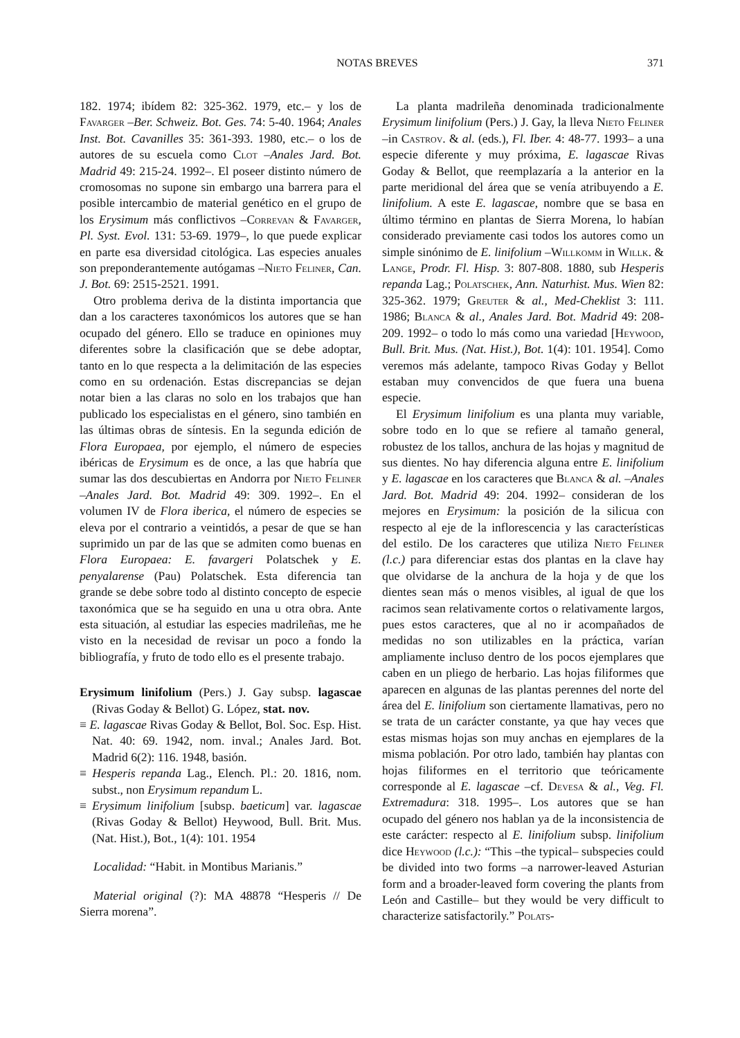NOTAS BREVES 371
182. 1974; ibídem 82: 325-362. 1979, etc.– y los de Favarger –Ber. Schweiz. Bot. Ges. 74: 5-40. 1964; Anales Inst. Bot. Cavanilles 35: 361-393. 1980, etc.– o los de autores de su escuela como Clot –Anales Jard. Bot. Madrid 49: 215-24. 1992–. El poseer distinto número de cromosomas no supone sin embargo una barrera para el posible intercambio de material genético en el grupo de los Erysimum más conflictivos –Correvan & Favarger, Pl. Syst. Evol. 131: 53-69. 1979–, lo que puede explicar en parte esa diversidad citológica. Las especies anuales son preponderantemente autógamas –Nieto Feliner, Can. J. Bot. 69: 2515-2521. 1991.
Otro problema deriva de la distinta importancia que dan a los caracteres taxonómicos los autores que se han ocupado del género. Ello se traduce en opiniones muy diferentes sobre la clasificación que se debe adoptar, tanto en lo que respecta a la delimitación de las especies como en su ordenación. Estas discrepancias se dejan notar bien a las claras no solo en los trabajos que han publicado los especialistas en el género, sino también en las últimas obras de síntesis. En la segunda edición de Flora Europaea, por ejemplo, el número de especies ibéricas de Erysimum es de once, a las que habría que sumar las dos descubiertas en Andorra por Nieto Feliner –Anales Jard. Bot. Madrid 49: 309. 1992–. En el volumen IV de Flora iberica, el número de especies se eleva por el contrario a veintidós, a pesar de que se han suprimido un par de las que se admiten como buenas en Flora Europaea: E. favargeri Polatschek y E. penyalarense (Pau) Polatschek. Esta diferencia tan grande se debe sobre todo al distinto concepto de especie taxonómica que se ha seguido en una u otra obra. Ante esta situación, al estudiar las especies madrileñas, me he visto en la necesidad de revisar un poco a fondo la bibliografía, y fruto de todo ello es el presente trabajo.
Erysimum linifolium (Pers.) J. Gay subsp. lagascae (Rivas Goday & Bellot) G. López, stat. nov.
≡ E. lagascae Rivas Goday & Bellot, Bol. Soc. Esp. Hist. Nat. 40: 69. 1942, nom. inval.; Anales Jard. Bot. Madrid 6(2): 116. 1948, basión.
≡ Hesperis repanda Lag., Elench. Pl.: 20. 1816, nom. subst., non Erysimum repandum L.
≡ Erysimum linifolium [subsp. baeticum] var. lagascae (Rivas Goday & Bellot) Heywood, Bull. Brit. Mus. (Nat. Hist.), Bot., 1(4): 101. 1954
Localidad: “Habit. in Montibus Marianis.”
Material original (?): MA 48878 “Hesperis // De Sierra morena”.
La planta madrileña denominada tradicionalmente Erysimum linifolium (Pers.) J. Gay, la lleva Nieto Feliner –in Castrov. & al. (eds.), Fl. Iber. 4: 48-77. 1993– a una especie diferente y muy próxima, E. lagascae Rivas Goday & Bellot, que reemplazaría a la anterior en la parte meridional del área que se venía atribuyendo a E. linifolium. A este E. lagascae, nombre que se basa en último término en plantas de Sierra Morena, lo habían considerado previamente casi todos los autores como un simple sinónimo de E. linifolium –Willkomm in Willk. & Lange, Prodr. Fl. Hisp. 3: 807-808. 1880, sub Hesperis repanda Lag.; Polatschek, Ann. Naturhist. Mus. Wien 82: 325-362. 1979; Greuter & al., Med-Cheklist 3: 111. 1986; Blanca & al., Anales Jard. Bot. Madrid 49: 208-209. 1992– o todo lo más como una variedad [Heywood, Bull. Brit. Mus. (Nat. Hist.), Bot. 1(4): 101. 1954]. Como veremos más adelante, tampoco Rivas Goday y Bellot estaban muy convencidos de que fuera una buena especie.
El Erysimum linifolium es una planta muy variable, sobre todo en lo que se refiere al tamaño general, robustez de los tallos, anchura de las hojas y magnitud de sus dientes. No hay diferencia alguna entre E. linifolium y E. lagascae en los caracteres que Blanca & al. –Anales Jard. Bot. Madrid 49: 204. 1992– consideran de los mejores en Erysimum: la posición de la silicua con respecto al eje de la inflorescencia y las características del estilo. De los caracteres que utiliza Nieto Feliner (l.c.) para diferenciar estas dos plantas en la clave hay que olvidarse de la anchura de la hoja y de que los dientes sean más o menos visibles, al igual de que los racimos sean relativamente cortos o relativamente largos, pues estos caracteres, que al no ir acompañados de medidas no son utilizables en la práctica, varían ampliamente incluso dentro de los pocos ejemplares que caben en un pliego de herbario. Las hojas filiformes que aparecen en algunas de las plantas perennes del norte del área del E. linifolium son ciertamente llamativas, pero no se trata de un carácter constante, ya que hay veces que estas mismas hojas son muy anchas en ejemplares de la misma población. Por otro lado, también hay plantas con hojas filiformes en el territorio que teóricamente corresponde al E. lagascae –cf. Devesa & al., Veg. Fl. Extremadura: 318. 1995–. Los autores que se han ocupado del género nos hablan ya de la inconsistencia de este carácter: respecto al E. linifolium subsp. linifolium dice Heywood (l.c.): “This –the typical– subspecies could be divided into two forms –a narrower-leaved Asturian form and a broader-leaved form covering the plants from León and Castille– but they would be very difficult to characterize satisfactorily.” Polats-